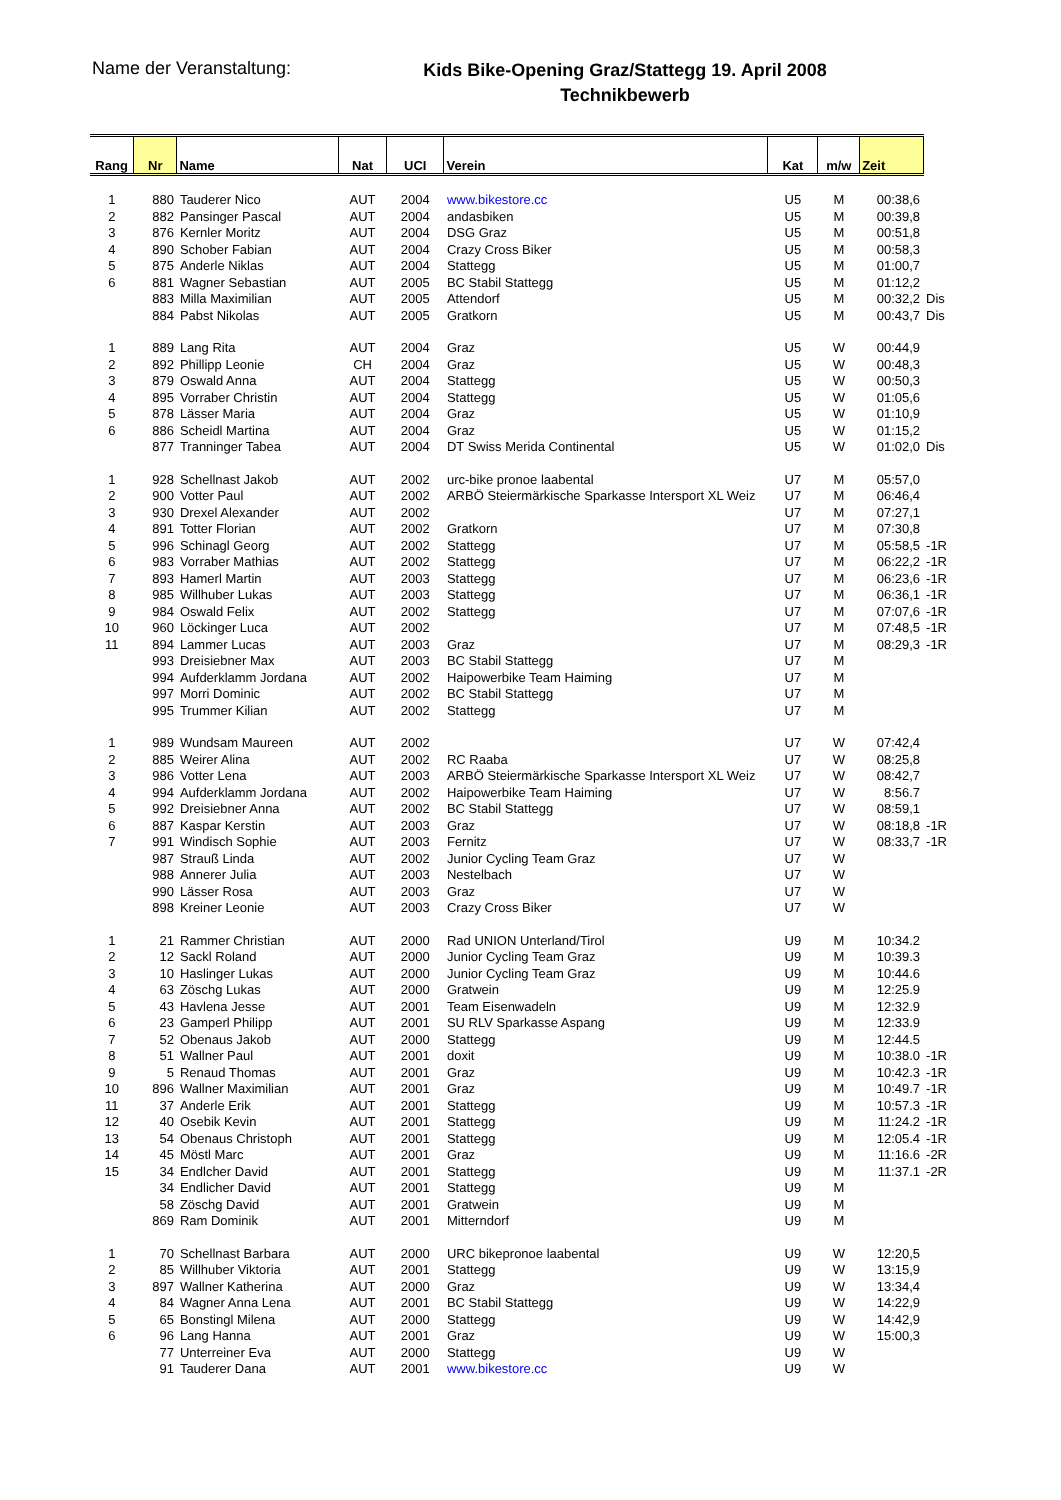Name der Veranstaltung:
Kids Bike-Opening Graz/Stattegg 19. April 2008
Technikbewerb
| Rang | Nr | Name | Nat | UCI | Verein | Kat | m/w | Zeit | |
| --- | --- | --- | --- | --- | --- | --- | --- | --- | --- |
| 1 | 880 | Tauderer Nico | AUT | 2004 | www.bikestore.cc | U5 | M | 00:38,6 | |
| 2 | 882 | Pansinger Pascal | AUT | 2004 | andasbiken | U5 | M | 00:39,8 | |
| 3 | 876 | Kernler Moritz | AUT | 2004 | DSG Graz | U5 | M | 00:51,8 | |
| 4 | 890 | Schober Fabian | AUT | 2004 | Crazy Cross Biker | U5 | M | 00:58,3 | |
| 5 | 875 | Anderle Niklas | AUT | 2004 | Stattegg | U5 | M | 01:00,7 | |
| 6 | 881 | Wagner Sebastian | AUT | 2005 | BC Stabil Stattegg | U5 | M | 01:12,2 | |
| | 883 | Milla Maximilian | AUT | 2005 | Attendorf | U5 | M | 00:32,2 | Dis |
| | 884 | Pabst Nikolas | AUT | 2005 | Gratkorn | U5 | M | 00:43,7 | Dis |
| 1 | 889 | Lang Rita | AUT | 2004 | Graz | U5 | W | 00:44,9 | |
| 2 | 892 | Phillipp Leonie | CH | 2004 | Graz | U5 | W | 00:48,3 | |
| 3 | 879 | Oswald Anna | AUT | 2004 | Stattegg | U5 | W | 00:50,3 | |
| 4 | 895 | Vorraber Christin | AUT | 2004 | Stattegg | U5 | W | 01:05,6 | |
| 5 | 878 | Lässer Maria | AUT | 2004 | Graz | U5 | W | 01:10,9 | |
| 6 | 886 | Scheidl Martina | AUT | 2004 | Graz | U5 | W | 01:15,2 | |
| | 877 | Tranninger Tabea | AUT | 2004 | DT Swiss Merida Continental | U5 | W | 01:02,0 | Dis |
| 1 | 928 | Schellnast Jakob | AUT | 2002 | urc-bike pronoe laabental | U7 | M | 05:57,0 | |
| 2 | 900 | Votter Paul | AUT | 2002 | ARBÖ Steiermärkische Sparkasse Intersport XL Weiz | U7 | M | 06:46,4 | |
| 3 | 930 | Drexel Alexander | AUT | 2002 | | U7 | M | 07:27,1 | |
| 4 | 891 | Totter Florian | AUT | 2002 | Gratkorn | U7 | M | 07:30,8 | |
| 5 | 996 | Schinagl Georg | AUT | 2002 | Stattegg | U7 | M | 05:58,5 | -1R |
| 6 | 983 | Vorraber Mathias | AUT | 2002 | Stattegg | U7 | M | 06:22,2 | -1R |
| 7 | 893 | Hamerl Martin | AUT | 2003 | Stattegg | U7 | M | 06:23,6 | -1R |
| 8 | 985 | Willhuber Lukas | AUT | 2003 | Stattegg | U7 | M | 06:36,1 | -1R |
| 9 | 984 | Oswald Felix | AUT | 2002 | Stattegg | U7 | M | 07:07,6 | -1R |
| 10 | 960 | Löckinger Luca | AUT | 2002 | | U7 | M | 07:48,5 | -1R |
| 11 | 894 | Lammer Lucas | AUT | 2003 | Graz | U7 | M | 08:29,3 | -1R |
| | 993 | Dreisiebner Max | AUT | 2003 | BC Stabil Stattegg | U7 | M | | |
| | 994 | Aufderklamm Jordana | AUT | 2002 | Haipowerbike Team Haiming | U7 | M | | |
| | 997 | Morri Dominic | AUT | 2002 | BC Stabil Stattegg | U7 | M | | |
| | 995 | Trummer Kilian | AUT | 2002 | Stattegg | U7 | M | | |
| 1 | 989 | Wundsam Maureen | AUT | 2002 | | U7 | W | 07:42,4 | |
| 2 | 885 | Weirer Alina | AUT | 2002 | RC Raaba | U7 | W | 08:25,8 | |
| 3 | 986 | Votter Lena | AUT | 2003 | ARBÖ Steiermärkische Sparkasse Intersport XL Weiz | U7 | W | 08:42,7 | |
| 4 | 994 | Aufderklamm Jordana | AUT | 2002 | Haipowerbike Team Haiming | U7 | W | 8:56.7 | |
| 5 | 992 | Dreisiebner Anna | AUT | 2002 | BC Stabil Stattegg | U7 | W | 08:59,1 | |
| 6 | 887 | Kaspar Kerstin | AUT | 2003 | Graz | U7 | W | 08:18,8 | -1R |
| 7 | 991 | Windisch Sophie | AUT | 2003 | Fernitz | U7 | W | 08:33,7 | -1R |
| | 987 | Strauß Linda | AUT | 2002 | Junior Cycling Team Graz | U7 | W | | |
| | 988 | Annerer Julia | AUT | 2003 | Nestelbach | U7 | W | | |
| | 990 | Lässer Rosa | AUT | 2003 | Graz | U7 | W | | |
| | 898 | Kreiner Leonie | AUT | 2003 | Crazy Cross Biker | U7 | W | | |
| 1 | 21 | Rammer Christian | AUT | 2000 | Rad UNION Unterland/Tirol | U9 | M | 10:34.2 | |
| 2 | 12 | Sackl Roland | AUT | 2000 | Junior Cycling Team Graz | U9 | M | 10:39.3 | |
| 3 | 10 | Haslinger Lukas | AUT | 2000 | Junior Cycling Team Graz | U9 | M | 10:44.6 | |
| 4 | 63 | Zöschg Lukas | AUT | 2000 | Gratwein | U9 | M | 12:25.9 | |
| 5 | 43 | Havlena Jesse | AUT | 2001 | Team Eisenwadeln | U9 | M | 12:32.9 | |
| 6 | 23 | Gamperl Philipp | AUT | 2001 | SU RLV Sparkasse Aspang | U9 | M | 12:33.9 | |
| 7 | 52 | Obenaus Jakob | AUT | 2000 | Stattegg | U9 | M | 12:44.5 | |
| 8 | 51 | Wallner Paul | AUT | 2001 | doxit | U9 | M | 10:38.0 | -1R |
| 9 | 5 | Renaud Thomas | AUT | 2001 | Graz | U9 | M | 10:42.3 | -1R |
| 10 | 896 | Wallner Maximilian | AUT | 2001 | Graz | U9 | M | 10:49.7 | -1R |
| 11 | 37 | Anderle Erik | AUT | 2001 | Stattegg | U9 | M | 10:57.3 | -1R |
| 12 | 40 | Osebik Kevin | AUT | 2001 | Stattegg | U9 | M | 11:24.2 | -1R |
| 13 | 54 | Obenaus Christoph | AUT | 2001 | Stattegg | U9 | M | 12:05.4 | -1R |
| 14 | 45 | Möstl Marc | AUT | 2001 | Graz | U9 | M | 11:16.6 | -2R |
| 15 | 34 | Endlcher David | AUT | 2001 | Stattegg | U9 | M | 11:37.1 | -2R |
| | 34 | Endlicher David | AUT | 2001 | Stattegg | U9 | M | | |
| | 58 | Zöschg David | AUT | 2001 | Gratwein | U9 | M | | |
| | 869 | Ram Dominik | AUT | 2001 | Mitterndorf | U9 | M | | |
| 1 | 70 | Schellnast Barbara | AUT | 2000 | URC bikepronoe laabental | U9 | W | 12:20,5 | |
| 2 | 85 | Willhuber Viktoria | AUT | 2001 | Stattegg | U9 | W | 13:15,9 | |
| 3 | 897 | Wallner Katherina | AUT | 2000 | Graz | U9 | W | 13:34,4 | |
| 4 | 84 | Wagner Anna Lena | AUT | 2001 | BC Stabil Stattegg | U9 | W | 14:22,9 | |
| 5 | 65 | Bonstingl Milena | AUT | 2000 | Stattegg | U9 | W | 14:42,9 | |
| 6 | 96 | Lang Hanna | AUT | 2001 | Graz | U9 | W | 15:00,3 | |
| | 77 | Unterreiner Eva | AUT | 2000 | Stattegg | U9 | W | | |
| | 91 | Tauderer Dana | AUT | 2001 | www.bikestore.cc | U9 | W | | |